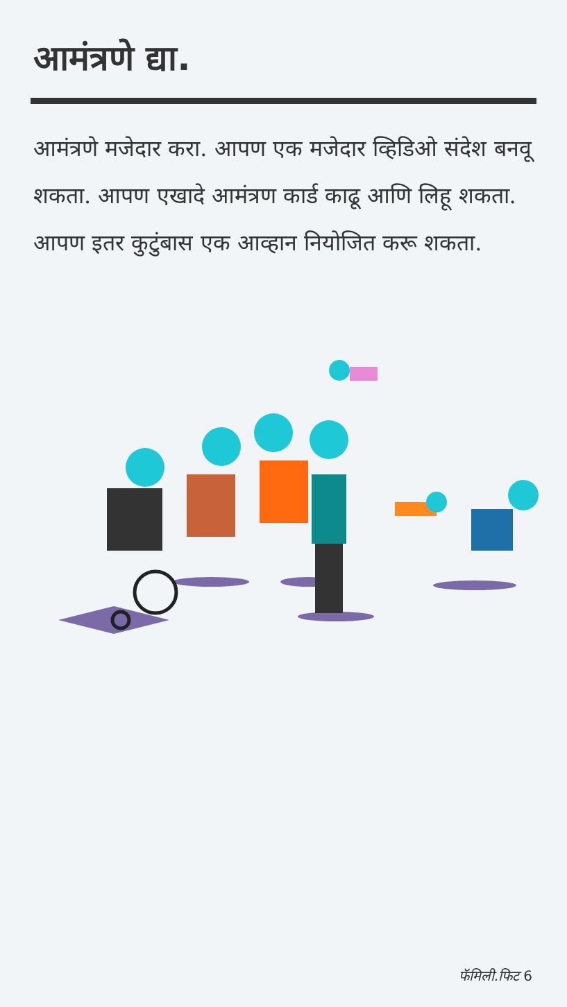आमंत्रणे द्या.
आमंत्रणे मजेदार करा. आपण एक मजेदार व्हिडिओ संदेश बनवू शकता. आपण एखादे आमंत्रण कार्ड काढू आणि लिहू शकता. आपण इतर कुटुंबास एक आव्हान नियोजित करू शकता.
फॅमिली.फिट 6